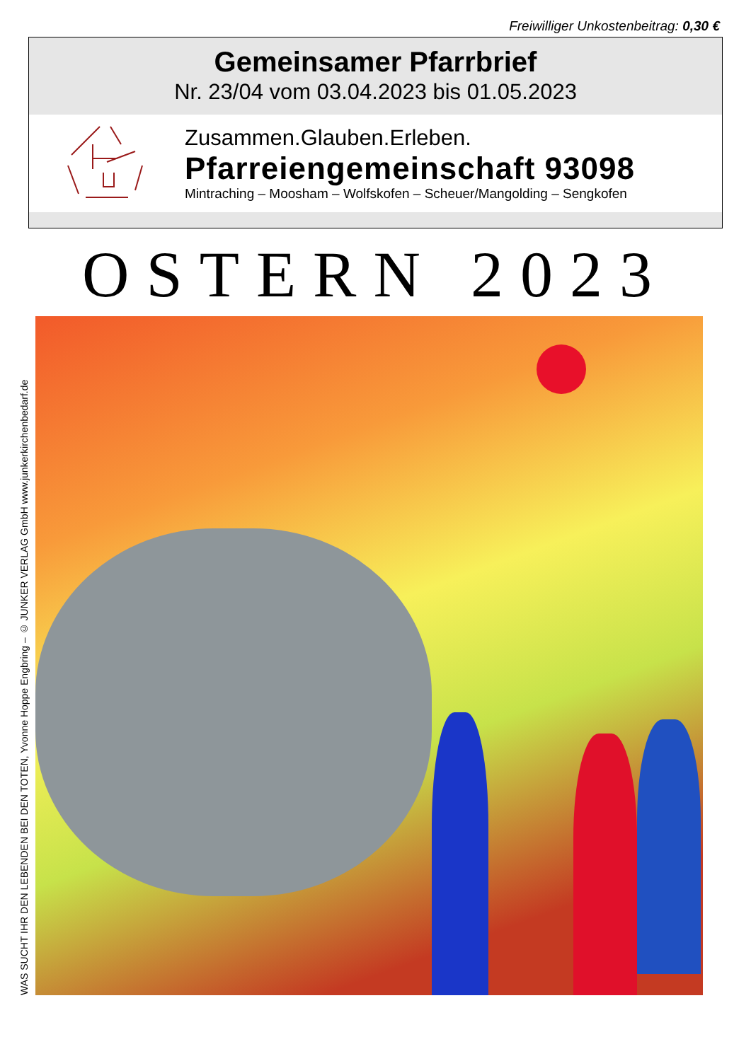Freiwilliger Unkostenbeitrag: 0,30 €
Gemeinsamer Pfarrbrief
Nr. 23/04 vom 03.04.2023 bis 01.05.2023
Zusammen.Glauben.Erleben.
Pfarreiengemeinschaft 93098
Mintraching – Moosham – Wolfskofen – Scheuer/Mangolding – Sengkofen
OSTERN 2023
WAS SUCHT IHR DEN LEBENDEN BEI DEN TOTEN, Yvonne Hoppe Engbring – © JUNKER VERLAG GmbH www.junkerkirchenbedarf.de